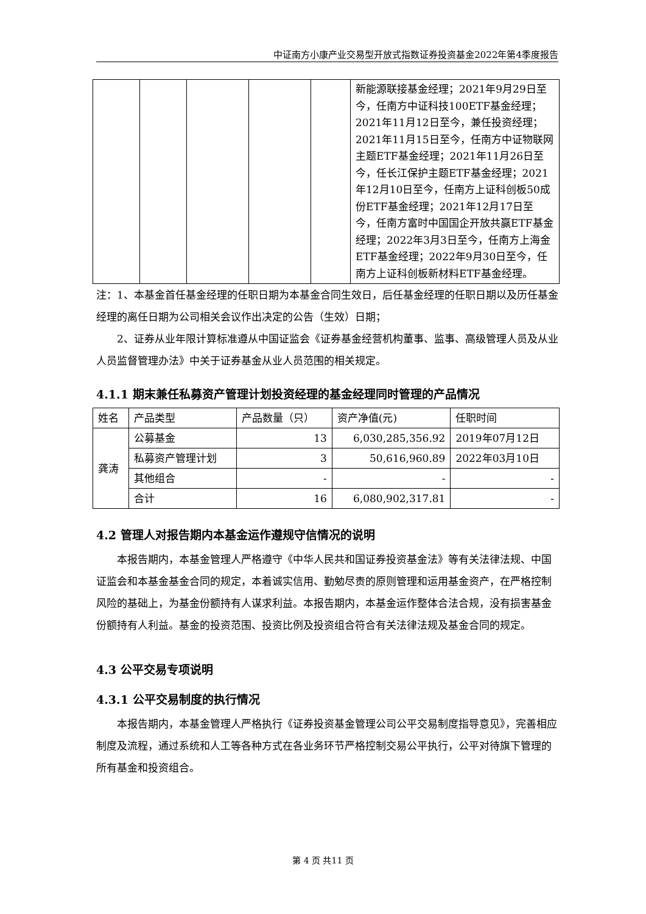中证南方小康产业交易型开放式指数证券投资基金2022年第4季度报告
| | | | | | 新能源联接基金经理；2021年9月29日至今，任南方中证科技100ETF基金经理；2021年11月12日至今，兼任投资经理；2021年11月15日至今，任南方中证物联网主题ETF基金经理；2021年11月26日至今，任长江保护主题ETF基金经理；2021年12月10日至今，任南方上证科创板50成份ETF基金经理；2021年12月17日至今，任南方富时中国国企开放共赢ETF基金经理；2022年3月3日至今，任南方上海金ETF基金经理；2022年9月30日至今，任南方上证科创板新材料ETF基金经理。 |
注：1、本基金首任基金经理的任职日期为本基金合同生效日，后任基金经理的任职日期以及历任基金经理的离任日期为公司相关会议作出决定的公告（生效）日期；
2、证券从业年限计算标准遵从中国证监会《证券基金经营机构董事、监事、高级管理人员及从业人员监督管理办法》中关于证券基金从业人员范围的相关规定。
4.1.1 期末兼任私募资产管理计划投资经理的基金经理同时管理的产品情况
| 姓名 | 产品类型 | 产品数量（只） | 资产净值(元) | 任职时间 |
| 龚涛 | 公募基金 | 13 | 6,030,285,356.92 | 2019年07月12日 |
| | 私募资产管理计划 | 3 | 50,616,960.89 | 2022年03月10日 |
| | 其他组合 | - | - | - |
| | 合计 | 16 | 6,080,902,317.81 | - |
4.2 管理人对报告期内本基金运作遵规守信情况的说明
本报告期内，本基金管理人严格遵守《中华人民共和国证券投资基金法》等有关法律法规、中国证监会和本基金基金合同的规定，本着诚实信用、勤勉尽责的原则管理和运用基金资产，在严格控制风险的基础上，为基金份额持有人谋求利益。本报告期内，本基金运作整体合法合规，没有损害基金份额持有人利益。基金的投资范围、投资比例及投资组合符合有关法律法规及基金合同的规定。
4.3 公平交易专项说明
4.3.1 公平交易制度的执行情况
本报告期内，本基金管理人严格执行《证券投资基金管理公司公平交易制度指导意见》，完善相应制度及流程，通过系统和人工等各种方式在各业务环节严格控制交易公平执行，公平对待旗下管理的所有基金和投资组合。
第 4 页 共11 页